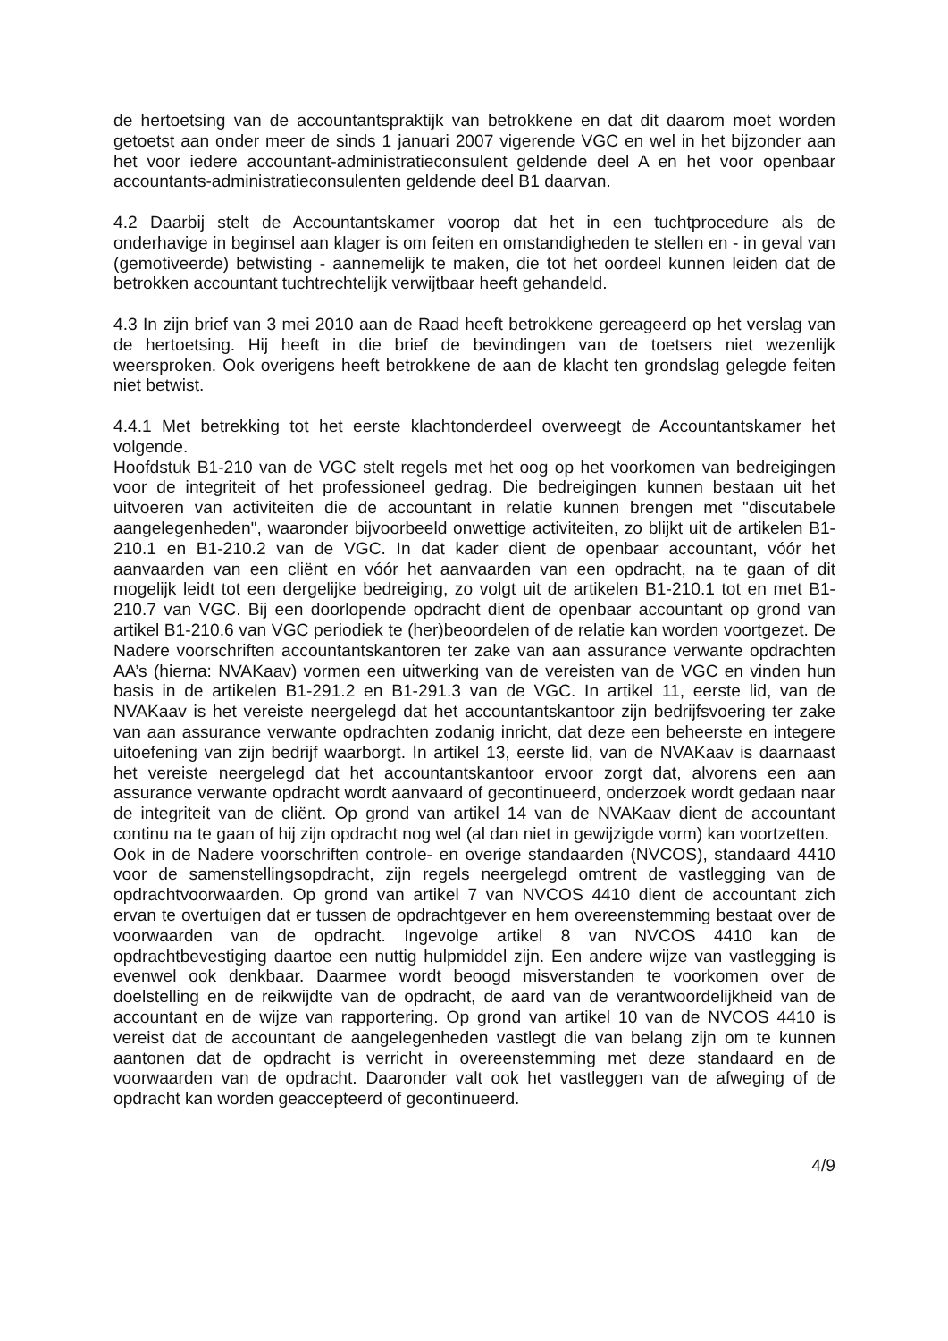de hertoetsing van de accountantspraktijk van betrokkene en dat dit daarom moet worden getoetst aan onder meer de sinds 1 januari 2007 vigerende VGC en wel in het bijzonder aan het voor iedere accountant-administratieconsulent geldende deel A en het voor openbaar accountants-administratieconsulenten geldende deel B1 daarvan.
4.2 Daarbij stelt de Accountantskamer voorop dat het in een tuchtprocedure als de onderhavige in beginsel aan klager is om feiten en omstandigheden te stellen en - in geval van (gemotiveerde) betwisting - aannemelijk te maken, die tot het oordeel kunnen leiden dat de betrokken accountant tuchtrechtelijk verwijtbaar heeft gehandeld.
4.3 In zijn brief van 3 mei 2010 aan de Raad heeft betrokkene gereageerd op het verslag van de hertoetsing. Hij heeft in die brief de bevindingen van de toetsers niet wezenlijk weersproken. Ook overigens heeft betrokkene de aan de klacht ten grondslag gelegde feiten niet betwist.
4.4.1 Met betrekking tot het eerste klachtonderdeel overweegt de Accountantskamer het volgende.
Hoofdstuk B1-210 van de VGC stelt regels met het oog op het voorkomen van bedreigingen voor de integriteit of het professioneel gedrag. Die bedreigingen kunnen bestaan uit het uitvoeren van activiteiten die de accountant in relatie kunnen brengen met "discutabele aangelegenheden", waaronder bijvoorbeeld onwettige activiteiten, zo blijkt uit de artikelen B1-210.1 en B1-210.2 van de VGC. In dat kader dient de openbaar accountant, vóór het aanvaarden van een cliënt en vóór het aanvaarden van een opdracht, na te gaan of dit mogelijk leidt tot een dergelijke bedreiging, zo volgt uit de artikelen B1-210.1 tot en met B1-210.7 van VGC. Bij een doorlopende opdracht dient de openbaar accountant op grond van artikel B1-210.6 van VGC periodiek te (her)beoordelen of de relatie kan worden voortgezet. De Nadere voorschriften accountantskantoren ter zake van aan assurance verwante opdrachten AA’s (hierna: NVAKaav) vormen een uitwerking van de vereisten van de VGC en vinden hun basis in de artikelen B1-291.2 en B1-291.3 van de VGC. In artikel 11, eerste lid, van de NVAKaav is het vereiste neergelegd dat het accountantskantoor zijn bedrijfsvoering ter zake van aan assurance verwante opdrachten zodanig inricht, dat deze een beheerste en integere uitoefening van zijn bedrijf waarborgt. In artikel 13, eerste lid, van de NVAKaav is daarnaast het vereiste neergelegd dat het accountantskantoor ervoor zorgt dat, alvorens een aan assurance verwante opdracht wordt aanvaard of gecontinueerd, onderzoek wordt gedaan naar de integriteit van de cliënt. Op grond van artikel 14 van de NVAKaav dient de accountant continu na te gaan of hij zijn opdracht nog wel (al dan niet in gewijzigde vorm) kan voortzetten.
Ook in de Nadere voorschriften controle- en overige standaarden (NVCOS), standaard 4410 voor de samenstellingsopdracht, zijn regels neergelegd omtrent de vastlegging van de opdrachtvoorwaarden. Op grond van artikel 7 van NVCOS 4410 dient de accountant zich ervan te overtuigen dat er tussen de opdrachtgever en hem overeenstemming bestaat over de voorwaarden van de opdracht. Ingevolge artikel 8 van NVCOS 4410 kan de opdrachtbevestiging daartoe een nuttig hulpmiddel zijn. Een andere wijze van vastlegging is evenwel ook denkbaar. Daarmee wordt beoogd misverstanden te voorkomen over de doelstelling en de reikwijdte van de opdracht, de aard van de verantwoordelijkheid van de accountant en de wijze van rapportering. Op grond van artikel 10 van de NVCOS 4410 is vereist dat de accountant de aangelegenheden vastlegt die van belang zijn om te kunnen aantonen dat de opdracht is verricht in overeenstemming met deze standaard en de voorwaarden van de opdracht. Daaronder valt ook het vastleggen van de afweging of de opdracht kan worden geaccepteerd of gecontinueerd.
4/9